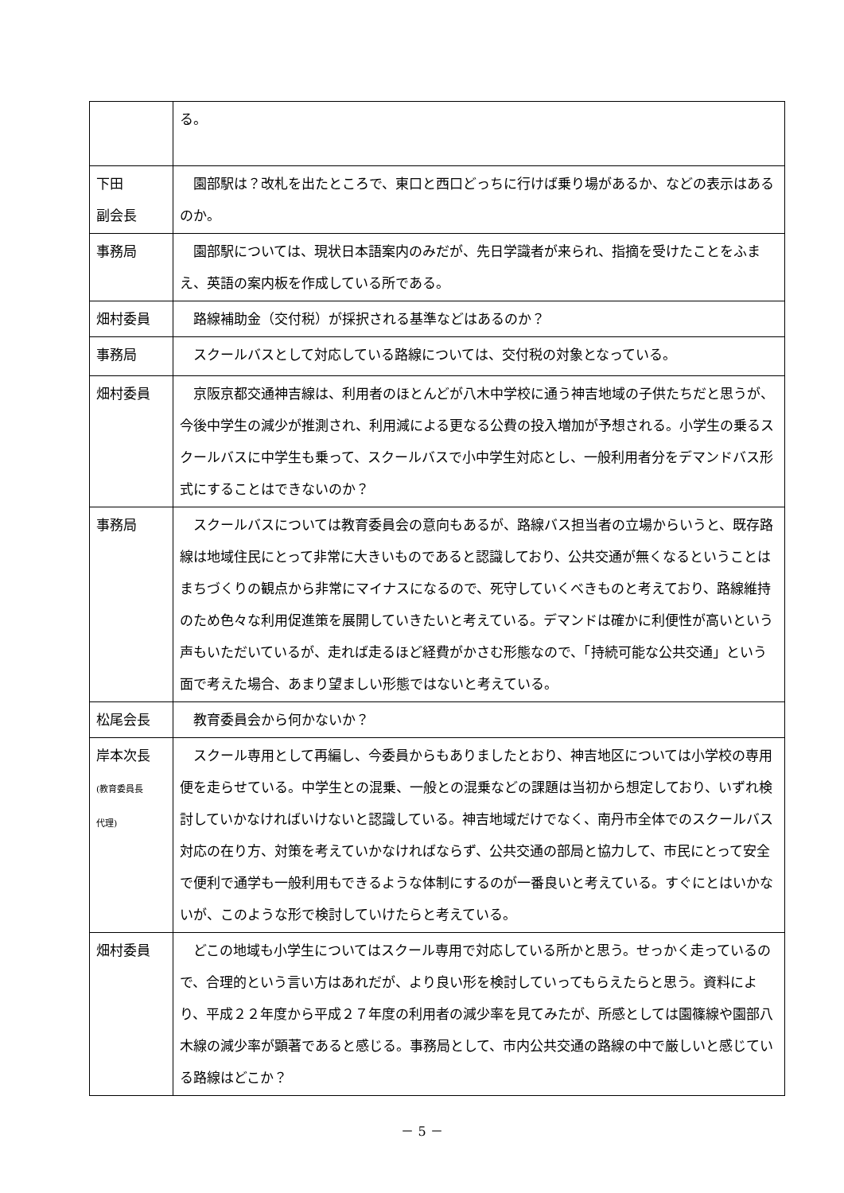| | る。 |
| 下田 副会長 | 園部駅は？改札を出たところで、東口と西口どっちに行けば乗り場があるか、などの表示はあるのか。 |
| 事務局 | 園部駅については、現状日本語案内のみだが、先日学識者が来られ、指摘を受けたことをふまえ、英語の案内板を作成している所である。 |
| 畑村委員 | 路線補助金（交付税）が採択される基準などはあるのか？ |
| 事務局 | スクールバスとして対応している路線については、交付税の対象となっている。 |
| 畑村委員 | 京阪京都交通神吉線は、利用者のほとんどが八木中学校に通う神吉地域の子供たちだと思うが、今後中学生の減少が推測され、利用減による更なる公費の投入増加が予想される。小学生の乗るスクールバスに中学生も乗って、スクールバスで小中学生対応とし、一般利用者分をデマンドバス形式にすることはできないのか？ |
| 事務局 | スクールバスについては教育委員会の意向もあるが、路線バス担当者の立場からいうと、既存路線は地域住民にとって非常に大きいものであると認識しており、公共交通が無くなるということはまちづくりの観点から非常にマイナスになるので、死守していくべきものと考えており、路線維持のため色々な利用促進策を展開していきたいと考えている。デマンドは確かに利便性が高いという声もいただいているが、走れば走るほど経費がかさむ形態なので、「持続可能な公共交通」という面で考えた場合、あまり望ましい形態ではないと考えている。 |
| 松尾会長 | 教育委員会から何かないか？ |
| 岸本次長 (教育委員長 代理) | スクール専用として再編し、今委員からもありましたとおり、神吉地区については小学校の専用便を走らせている。中学生との混乗、一般との混乗などの課題は当初から想定しており、いずれ検討していかなければいけないと認識している。神吉地域だけでなく、南丹市全体でのスクールバス対応の在り方、対策を考えていかなければならず、公共交通の部局と協力して、市民にとって安全で便利で通学も一般利用もできるような体制にするのが一番良いと考えている。すぐにとはいかないが、このような形で検討していけたらと考えている。 |
| 畑村委員 | どこの地域も小学生についてはスクール専用で対応している所かと思う。せっかく走っているので、合理的という言い方はあれだが、より良い形を検討していってもらえたらと思う。資料により、平成２２年度から平成２７年度の利用者の減少率を見てみたが、所感としては園篠線や園部八木線の減少率が顕著であると感じる。事務局として、市内公共交通の路線の中で厳しいと感じている路線はどこか？ |
－ 5 －